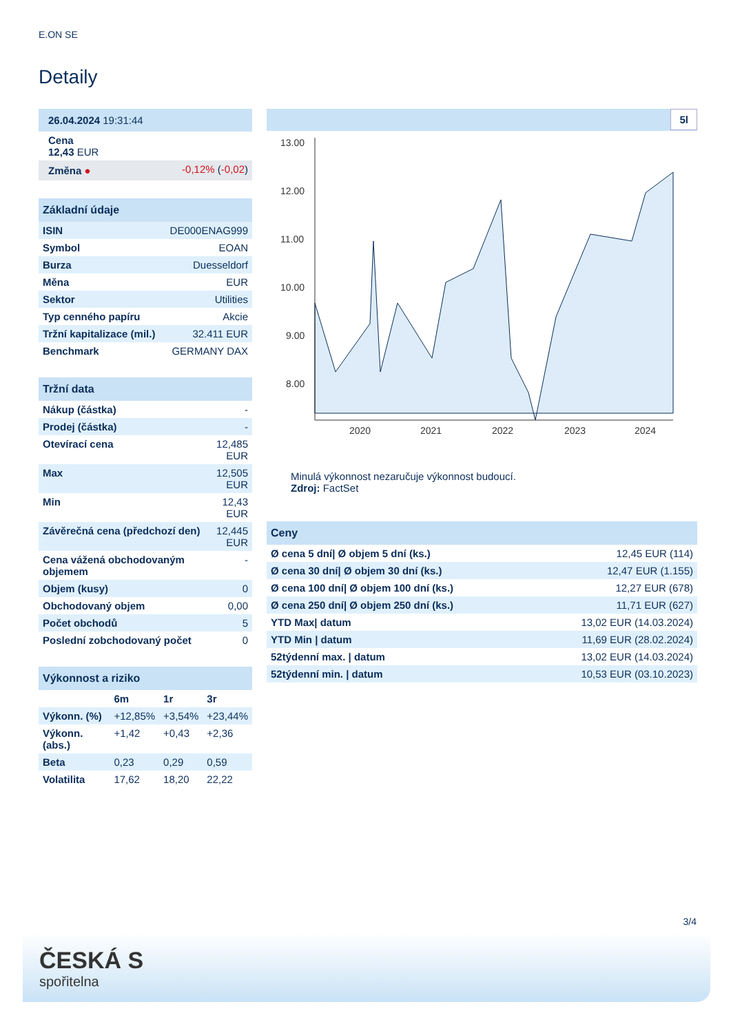E.ON SE
Detaily
| 26.04.2024 19:31:44 | |
| Cena 12,43 EUR | |
| Změna ● | -0,12% ( -0,02 ) |
| Základní údaje | |
| ISIN | DE000ENAG999 |
| Symbol | EOAN |
| Burza | Duesseldorf |
| Měna | EUR |
| Sektor | Utilities |
| Typ cenného papíru | Akcie |
| Tržní kapitalizace (mil.) | 32.411 EUR |
| Benchmark | GERMANY DAX |
| Tržní data | |
| Nákup (částka) | - |
| Prodej (částka) | - |
| Otevírací cena | 12,485 EUR |
| Max | 12,505 EUR |
| Min | 12,43 EUR |
| Závěrečná cena (předchozí den) | 12,445 EUR |
| Cena vážená obchodovaným objemem | - |
| Objem (kusy) | 0 |
| Obchodovaný objem | 0,00 |
| Počet obchodů | 5 |
| Poslední zobchodovaný počet | 0 |
| Výkonnost a riziko | | | |
| | 6m | 1r | 3r |
| Výkonn. (%) | +12,85% | +3,54% | +23,44% |
| Výkonn. (abs.) | +1,42 | +0,43 | +2,36 |
| Beta | 0,23 | 0,29 | 0,59 |
| Volatilita | 17,62 | 18,20 | 22,22 |
5l
13.00
12.00
11.00
10.00
9.00
8.00
2020
2021
2022
2023
2024
Minulá výkonnost nezaručuje výkonnost budoucí.
Zdroj: FactSet
| Ceny | |
| Ø cena 5 dní/ Ø objem 5 dní (ks.) | 12,45 EUR (114) |
| Ø cena 30 dní/ Ø objem 30 dní (ks.) | 12,47 EUR (1.155) |
| Ø cena 100 dní/ Ø objem 100 dní (ks.) | 12,27 EUR (678) |
| Ø cena 250 dní/ Ø objem 250 dní (ks.) | 11,71 EUR (627) |
| YTD Max/ datum | 13,02 EUR (14.03.2024) |
| YTD Min / datum | 11,69 EUR (28.02.2024) |
| 52týdenní max. / datum | 13,02 EUR (14.03.2024) |
| 52týdenní min. / datum | 10,53 EUR (03.10.2023) |
3/4
ČESKÁ S
spořitelna